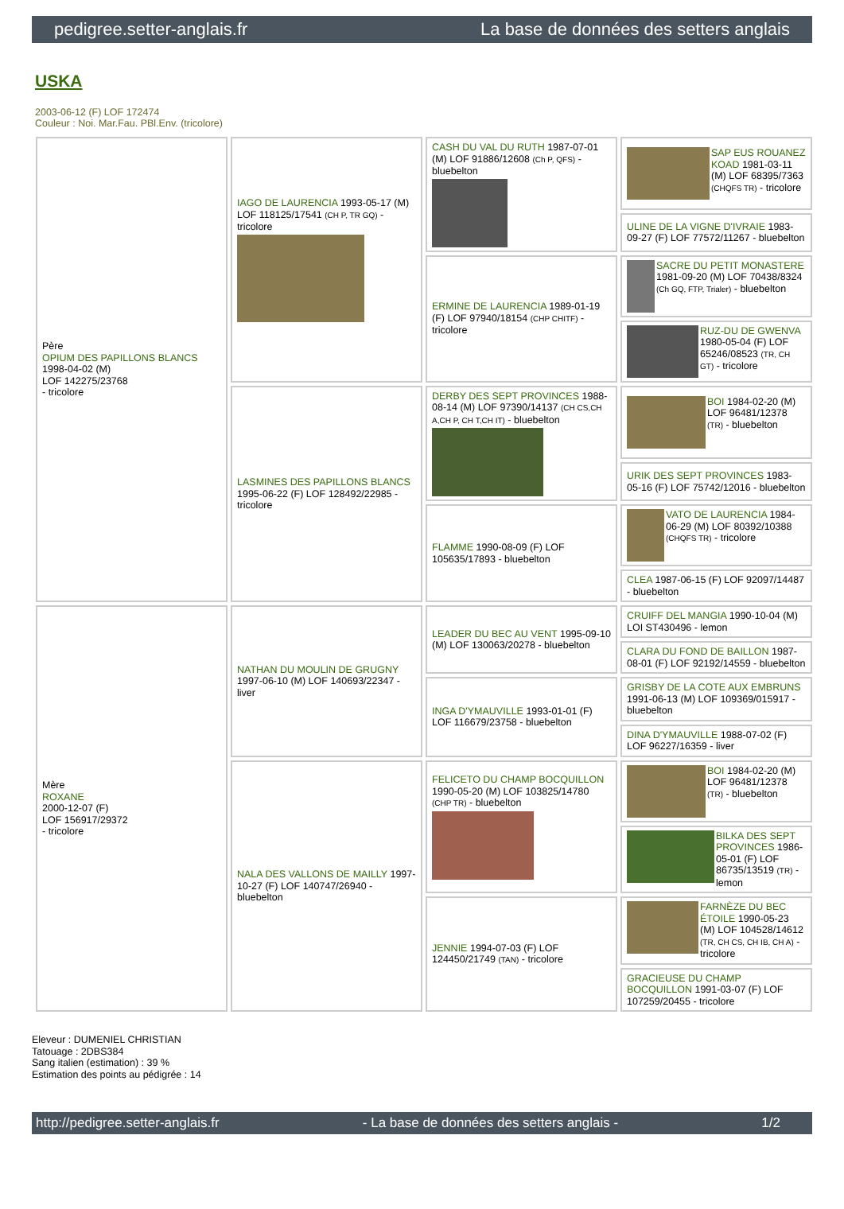pedigree.setter-anglais.fr La base de données des setters anglais
USKA
2003-06-12 (F) LOF 172474
Couleur : Noi. Mar.Fau. PBl.Env. (tricolore)
| Père OPIUM DES PAPILLONS BLANCS 1998-04-02 (M) LOF 142275/23768 - tricolore | IAGO DE LAURENCIA 1993-05-17 (M) LOF 118125/17541 (CH P, TR GQ) - tricolore | CASH DU VAL DU RUTH 1987-07-01 (M) LOF 91886/12608 (Ch P, QFS) - bluebelton | SAP EUS ROUANEZ KOAD 1981-03-11 (M) LOF 68395/7363 (CHQFS TR) - tricolore |
| | | | ULINE DE LA VIGNE D'IVRAIE 1983-09-27 (F) LOF 77572/11267 - bluebelton |
| | | ERMINE DE LAURENCIA 1989-01-19 (F) LOF 97940/18154 (CHP CHITF) - tricolore | SACRE DU PETIT MONASTERE 1981-09-20 (M) LOF 70438/8324 (Ch GQ, FTP, Trialer) - bluebelton |
| | | | RUZ-DU DE GWENVA 1980-05-04 (F) LOF 65246/08523 (TR, CH GT) - tricolore |
| | LASMINES DES PAPILLONS BLANCS 1995-06-22 (F) LOF 128492/22985 - tricolore | DERBY DES SEPT PROVINCES 1988-08-14 (M) LOF 97390/14137 (CH CS,CH A,CH P, CH T,CH IT) - bluebelton | BOI 1984-02-20 (M) LOF 96481/12378 (TR) - bluebelton |
| | | | URIK DES SEPT PROVINCES 1983-05-16 (F) LOF 75742/12016 - bluebelton |
| | | FLAMME 1990-08-09 (F) LOF 105635/17893 - bluebelton | VATO DE LAURENCIA 1984-06-29 (M) LOF 80392/10388 (CHQFS TR) - tricolore |
| | | | CLEA 1987-06-15 (F) LOF 92097/14487 - bluebelton |
| Mère ROXANE 2000-12-07 (F) LOF 156917/29372 - tricolore | NATHAN DU MOULIN DE GRUGNY 1997-06-10 (M) LOF 140693/22347 - liver | LEADER DU BEC AU VENT 1995-09-10 (M) LOF 130063/20278 - bluebelton | CRUIFF DEL MANGIA 1990-10-04 (M) LOI ST430496 - lemon |
| | | | CLARA DU FOND DE BAILLON 1987-08-01 (F) LOF 92192/14559 - bluebelton |
| | | INGA D'YMAUVILLE 1993-01-01 (F) LOF 116679/23758 - bluebelton | GRISBY DE LA COTE AUX EMBRUNS 1991-06-13 (M) LOF 109369/015917 - bluebelton |
| | | | DINA D'YMAUVILLE 1988-07-02 (F) LOF 96227/16359 - liver |
| | NALA DES VALLONS DE MAILLY 1997-10-27 (F) LOF 140747/26940 - bluebelton | FELICETO DU CHAMP BOCQUILLON 1990-05-20 (M) LOF 103825/14780 (CHP TR) - bluebelton | BOI 1984-02-20 (M) LOF 96481/12378 (TR) - bluebelton |
| | | | BILKA DES SEPT PROVINCES 1986-05-01 (F) LOF 86735/13519 (TR) - lemon |
| | | JENNIE 1994-07-03 (F) LOF 124450/21749 (TAN) - tricolore | FARNÈZE DU BEC ÉTOILE 1990-05-23 (M) LOF 104528/14612 (TR, CH CS, CH IB, CH A) - tricolore |
| | | | GRACIEUSE DU CHAMP BOCQUILLON 1991-03-07 (F) LOF 107259/20455 - tricolore |
Eleveur : DUMENIEL CHRISTIAN
Tatouage : 2DBS384
Sang italien (estimation) : 39 %
Estimation des points au pédigrée : 14
http://pedigree.setter-anglais.fr - La base de données des setters anglais - 1/2